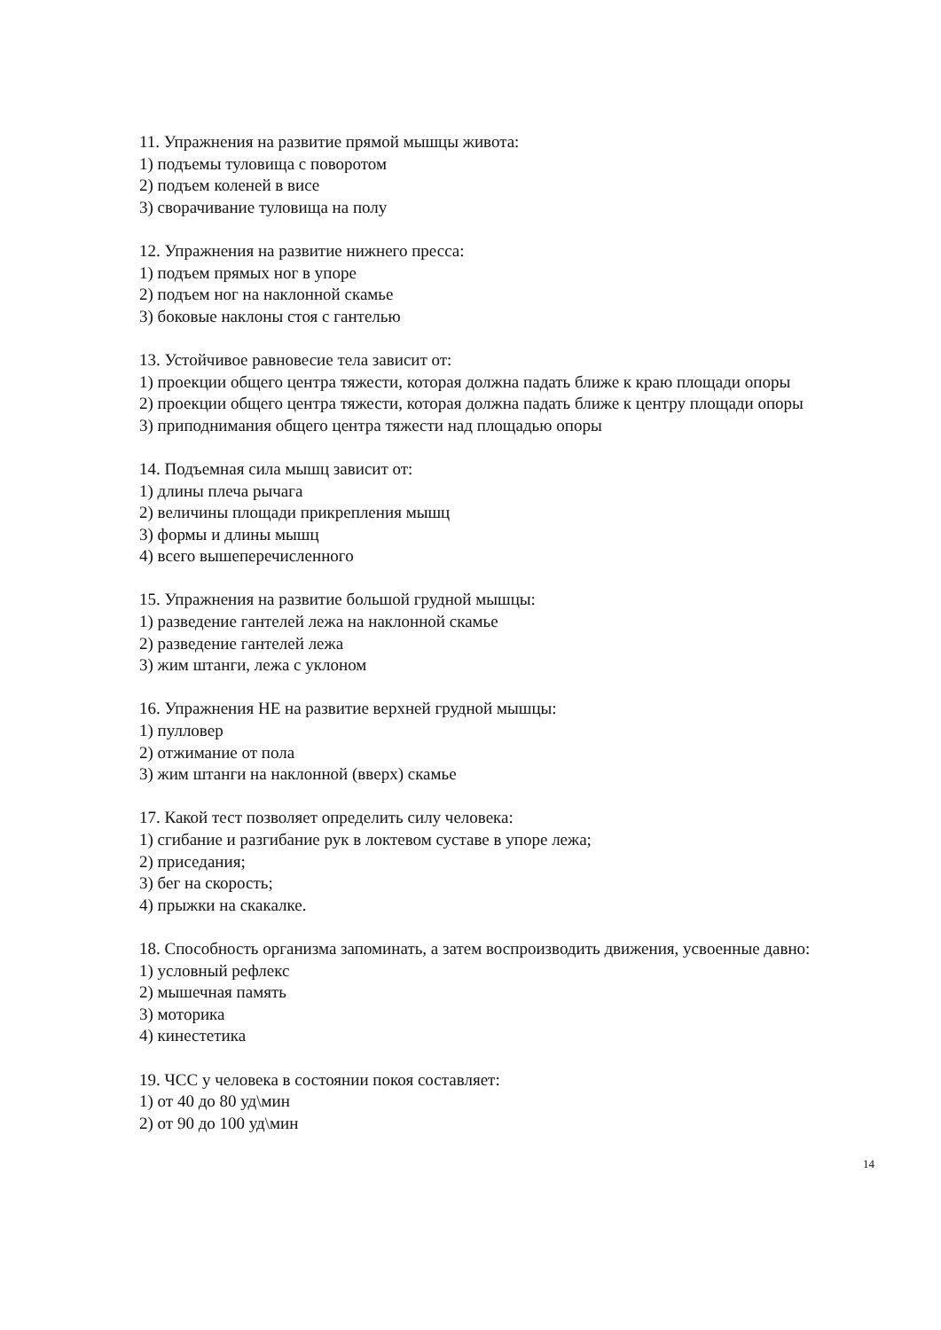11. Упражнения на развитие прямой мышцы живота:
1) подъемы туловища с поворотом
2) подъем коленей в висе
3) сворачивание туловища на полу
12. Упражнения на развитие нижнего пресса:
1) подъем прямых ног в упоре
2) подъем ног на наклонной скамье
3) боковые наклоны стоя с гантелью
13. Устойчивое равновесие тела зависит от:
1) проекции общего центра тяжести, которая должна падать ближе к краю площади опоры
2) проекции общего центра тяжести, которая должна падать ближе к центру площади опоры
3) приподнимания общего центра тяжести над площадью опоры
14. Подъемная сила мышц зависит от:
1) длины плеча рычага
2) величины площади прикрепления мышц
3) формы и длины мышц
4) всего вышеперечисленного
15. Упражнения на развитие большой грудной мышцы:
1) разведение гантелей лежа на наклонной скамье
2) разведение гантелей лежа
3) жим штанги, лежа с уклоном
16. Упражнения НЕ на развитие верхней грудной мышцы:
1) пулловер
2) отжимание от пола
3) жим штанги на наклонной (вверх) скамье
17. Какой тест позволяет определить силу человека:
1) сгибание и разгибание рук в локтевом суставе в упоре лежа;
2) приседания;
3) бег на скорость;
4) прыжки на скакалке.
18. Способность организма запоминать, а затем воспроизводить движения, усвоенные давно:
1) условный рефлекс
2) мышечная память
3) моторика
4) кинестетика
19. ЧСС у человека в состоянии покоя составляет:
1) от 40 до 80 уд\мин
2) от 90 до 100 уд\мин
14